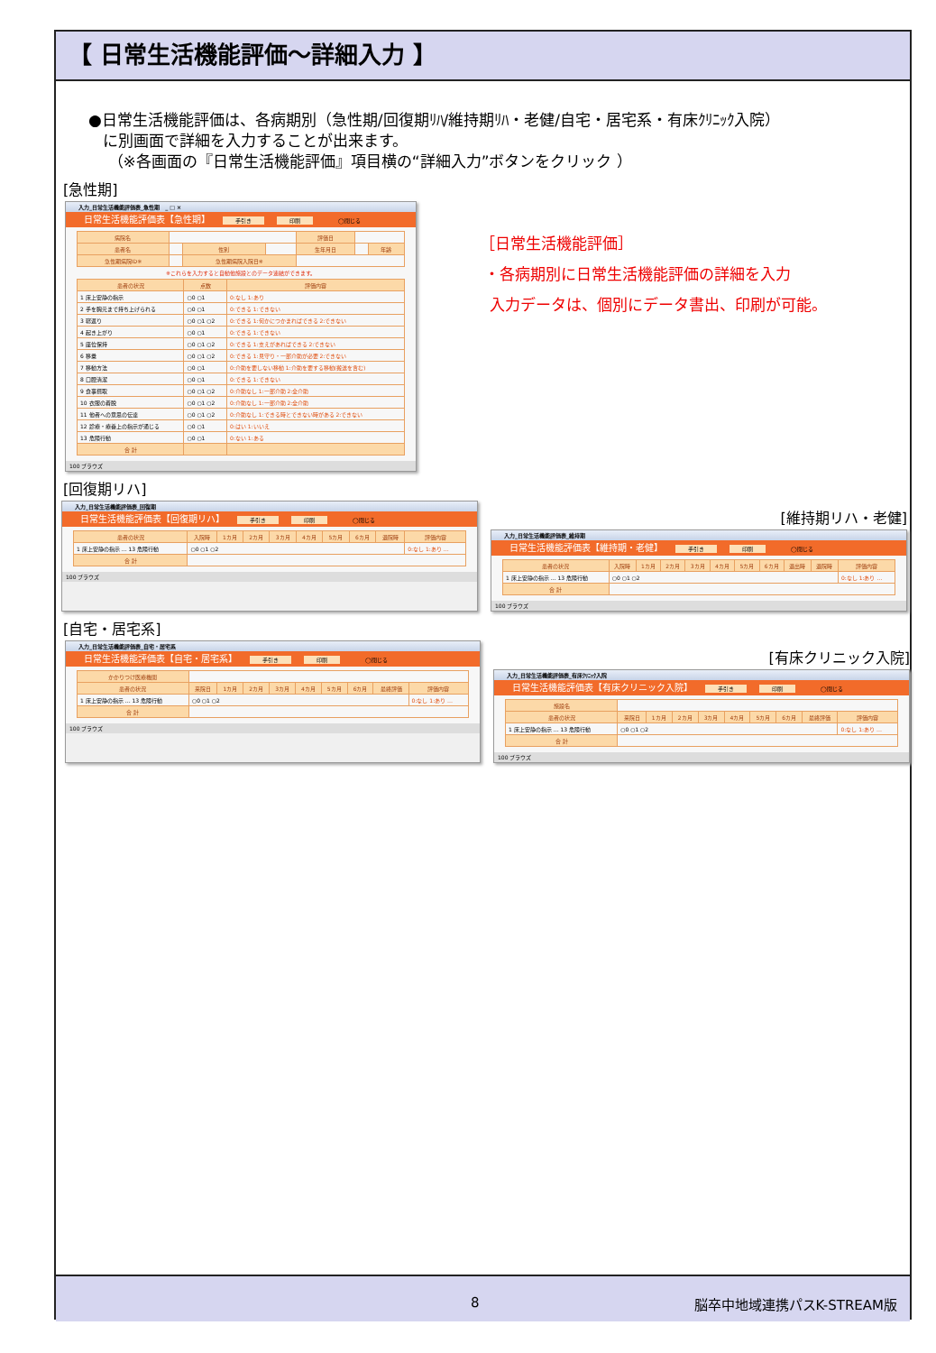【 日常生活機能評価～詳細入力 】
●日常生活機能評価は、各病期別（急性期/回復期ﾘﾊ/維持期ﾘﾊ・老健/自宅・居宅系・有床ｸﾘﾆｯｸ入院）
に別画面で詳細を入力することが出来ます。
（※各画面の『日常生活機能評価』項目横の“詳細入力”ボタンをクリック ）
[急性期]
入力_日常生活機能評価表_急性期 _ □ ×
日常生活機能評価表【急性期】 手引き 印刷 ◯閉じる
| 病院名 | | | | 評価日 | | |
| 患者名 | | 性別 | | 生年月日 | | 年齢 |
| 急性期病院ID※ | | 急性期病院入院日※ | | | | |
※これらを入力すると自動他施設とのデータ連結ができます。
| 患者の状況 | 点数 | 評価内容 |
| --- | --- | --- |
| 1 床上安静の指示 | ○0 ○1 | 0:なし 1:あり |
| 2 手を胸元まで持ち上げられる | ○0 ○1 | 0:できる 1:できない |
| 3 寝返り | ○0 ○1 ○2 | 0:できる 1:何かにつかまればできる 2:できない |
| 4 起き上がり | ○0 ○1 | 0:できる 1:できない |
| 5 座位保持 | ○0 ○1 ○2 | 0:できる 1:支えがあればできる 2:できない |
| 6 移乗 | ○0 ○1 ○2 | 0:できる 1:見守り・一部介助が必要 2:できない |
| 7 移動方法 | ○0 ○1 | 0:介助を要しない移動 1:介助を要する移動(搬送を含む) |
| 8 口腔清潔 | ○0 ○1 | 0:できる 1:できない |
| 9 食事摂取 | ○0 ○1 ○2 | 0:介助なし 1:一部介助 2:全介助 |
| 10 衣服の着脱 | ○0 ○1 ○2 | 0:介助なし 1:一部介助 2:全介助 |
| 11 他者への意思の伝達 | ○0 ○1 ○2 | 0:介助なし 1:できる時とできない時がある 2:できない |
| 12 診療・療養上の指示が通じる | ○0 ○1 | 0:はい 1:いいえ |
| 13 危険行動 | ○0 ○1 | 0:ない 1:ある |
| 合 計 | | |
100 ブラウズ
［日常生活機能評価］
・各病期別に日常生活機能評価の詳細を入力
入力データは、個別にデータ書出、印刷が可能。
[回復期リハ]
入力_日常生活機能評価表_回復期
日常生活機能評価表【回復期リハ】 手引き 印刷 ◯閉じる
| 患者の状況 | 入院時 | 1カ月 | 2カ月 | 3カ月 | 4カ月 | 5カ月 | 6カ月 | 退院時 | 評価内容 |
| --- | --- | --- | --- | --- | --- | --- | --- | --- | --- |
| 1 床上安静の指示 … 13 危険行動 | ○0 ○1 ○2 | | | | | | | | 0:なし 1:あり … |
| 合 計 | | | | | | | | | |
100 ブラウズ
[維持期リハ・老健]
入力_日常生活機能評価表_維持期
日常生活機能評価表【維持期・老健】 手引き 印刷 ◯閉じる
| 患者の状況 | 入院時 | 1カ月 | 2カ月 | 3カ月 | 4カ月 | 5カ月 | 6カ月 | 退出時 | 退院時 | 評価内容 |
| --- | --- | --- | --- | --- | --- | --- | --- | --- | --- | --- |
| 1 床上安静の指示 … 13 危険行動 | ○0 ○1 ○2 | | | | | | | | | 0:なし 1:あり … |
| 合 計 | | | | | | | | | | |
100 ブラウズ
[自宅・居宅系]
入力_日常生活機能評価表_自宅・居宅系
日常生活機能評価表【自宅・居宅系】 手引き 印刷 ◯閉じる
| かかりつけ医療機関 | | | | | | | | | |
| 患者の状況 | 来院日 | 1カ月 | 2カ月 | 3カ月 | 4カ月 | 5カ月 | 6カ月 | 最終評価 | 評価内容 |
| 1 床上安静の指示 … 13 危険行動 | ○0 ○1 ○2 | | | | | | | | 0:なし 1:あり … |
| 合 計 | | | | | | | | | |
100 ブラウズ
[有床クリニック入院]
入力_日常生活機能評価表_有床ｸﾘﾆｯｸ入院
日常生活機能評価表【有床クリニック入院】 手引き 印刷 ◯閉じる
| 施設名 | | | | | | | | | |
| 患者の状況 | 来院日 | 1カ月 | 2カ月 | 3カ月 | 4カ月 | 5カ月 | 6カ月 | 最終評価 | 評価内容 |
| 1 床上安静の指示 … 13 危険行動 | ○0 ○1 ○2 | | | | | | | | 0:なし 1:あり … |
| 合 計 | | | | | | | | | |
100 ブラウズ
8 脳卒中地域連携パスK-STREAM版